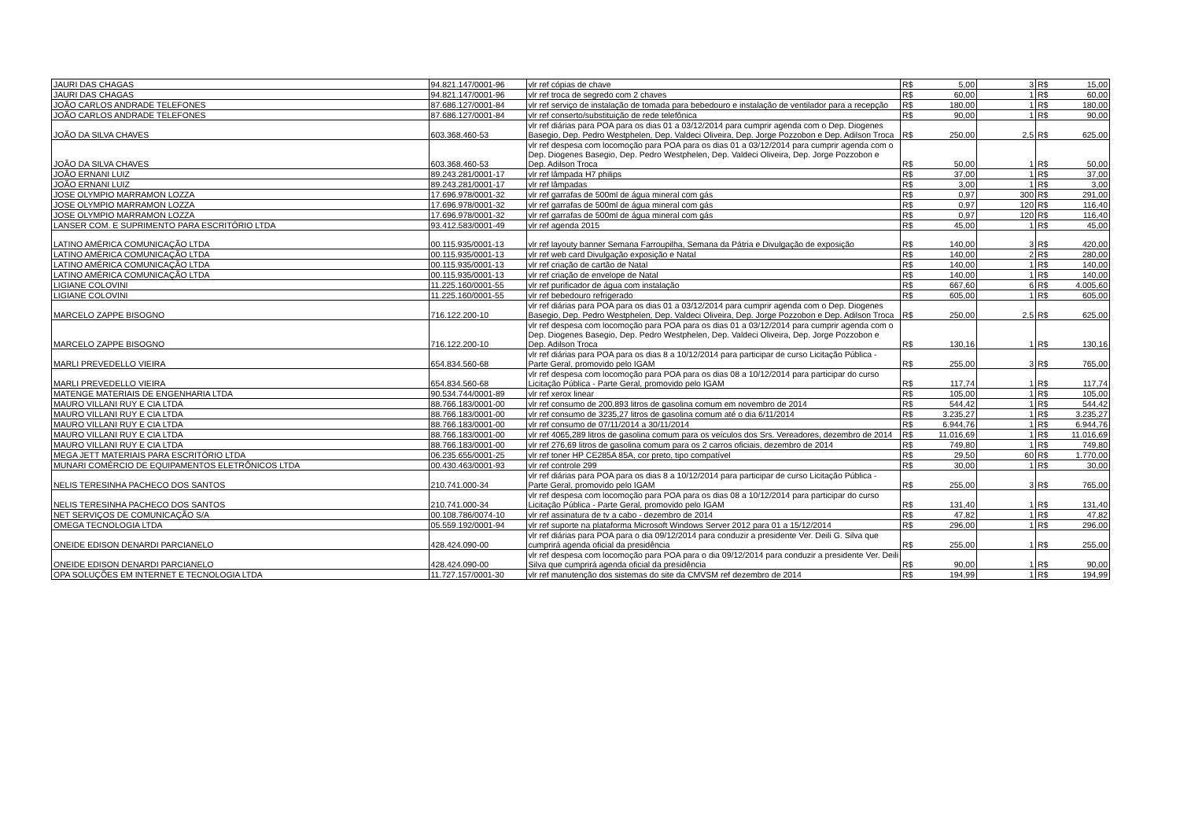| JAURI DAS CHAGAS | 94.821.147/0001-96 | vlr ref cópias de chave | R$ | 5,00 | 3 | R$ | 15,00 |
| JAURI DAS CHAGAS | 94.821.147/0001-96 | vlr ref troca de segredo com 2 chaves | R$ | 60,00 | 1 | R$ | 60,00 |
| JOÃO CARLOS ANDRADE TELEFONES | 87.686.127/0001-84 | vlr ref serviço de instalação de tomada para bebedouro e instalação de ventilador para a recepção | R$ | 180,00 | 1 | R$ | 180,00 |
| JOÃO CARLOS ANDRADE TELEFONES | 87.686.127/0001-84 | vlr ref conserto/substituição de rede telefônica | R$ | 90,00 | 1 | R$ | 90,00 |
| JOÃO DA SILVA CHAVES | 603.368.460-53 | vlr ref diárias para POA para os dias 01 a 03/12/2014 para cumprir agenda com o Dep. Diogenes Basegio, Dep. Pedro Westphelen, Dep. Valdeci Oliveira, Dep. Jorge Pozzobon e Dep. Adilson Troca | R$ | 250,00 | 2,5 | R$ | 625,00 |
| JOÃO DA SILVA CHAVES | 603.368.460-53 | vlr ref despesa com locomoção para POA para os dias 01 a 03/12/2014 para cumprir agenda com o Dep. Diogenes Basegio, Dep. Pedro Westphelen, Dep. Valdeci Oliveira, Dep. Jorge Pozzobon e Dep. Adilson Troca | R$ | 50,00 | 1 | R$ | 50,00 |
| JOÃO ERNANI LUIZ | 89.243.281/0001-17 | vlr ref lâmpada H7 philips | R$ | 37,00 | 1 | R$ | 37,00 |
| JOÃO ERNANI LUIZ | 89.243.281/0001-17 | vlr ref lâmpadas | R$ | 3,00 | 1 | R$ | 3,00 |
| JOSE OLYMPIO MARRAMON LOZZA | 17.696.978/0001-32 | vlr ref garrafas de 500ml de água mineral com gás | R$ | 0,97 | 300 | R$ | 291,00 |
| JOSE OLYMPIO MARRAMON LOZZA | 17.696.978/0001-32 | vlr ref garrafas de 500ml de água mineral com gás | R$ | 0,97 | 120 | R$ | 116,40 |
| JOSE OLYMPIO MARRAMON LOZZA | 17.696.978/0001-32 | vlr ref garrafas de 500ml de água mineral com gás | R$ | 0,97 | 120 | R$ | 116,40 |
| LANSER COM. E SUPRIMENTO PARA ESCRITÓRIO LTDA | 93.412.583/0001-49 | vlr ref agenda 2015 | R$ | 45,00 | 1 | R$ | 45,00 |
| LATINO AMÉRICA COMUNICAÇÃO LTDA | 00.115.935/0001-13 | vlr ref layouty banner Semana Farroupilha, Semana da Pátria e Divulgação de exposição | R$ | 140,00 | 3 | R$ | 420,00 |
| LATINO AMÉRICA COMUNICAÇÃO LTDA | 00.115.935/0001-13 | vlr ref web card Divulgação exposição e Natal | R$ | 140,00 | 2 | R$ | 280,00 |
| LATINO AMÉRICA COMUNICAÇÃO LTDA | 00.115.935/0001-13 | vlr ref criação de cartão de Natal | R$ | 140,00 | 1 | R$ | 140,00 |
| LATINO AMÉRICA COMUNICAÇÃO LTDA | 00.115.935/0001-13 | vlr ref criação de envelope de Natal | R$ | 140,00 | 1 | R$ | 140,00 |
| LIGIANE COLOVINI | 11.225.160/0001-55 | vlr ref purificador de água com instalação | R$ | 667,60 | 6 | R$ | 4.005,60 |
| LIGIANE COLOVINI | 11.225.160/0001-55 | vlr ref bebedouro refrigerado | R$ | 605,00 | 1 | R$ | 605,00 |
| MARCELO ZAPPE BISOGNO | 716.122.200-10 | vlr ref diárias para POA para os dias 01 a 03/12/2014 para cumprir agenda com o Dep. Diogenes Basegio, Dep. Pedro Westphelen, Dep. Valdeci Oliveira, Dep. Jorge Pozzobon e Dep. Adilson Troca | R$ | 250,00 | 2,5 | R$ | 625,00 |
| MARCELO ZAPPE BISOGNO | 716.122.200-10 | vlr ref despesa com locomoção para POA para os dias 01 a 03/12/2014 para cumprir agenda com o Dep. Diogenes Basegio, Dep. Pedro Westphelen, Dep. Valdeci Oliveira, Dep. Jorge Pozzobon e Dep. Adilson Troca | R$ | 130,16 | 1 | R$ | 130,16 |
| MARLI PREVEDELLO VIEIRA | 654.834.560-68 | vlr ref diárias para POA para os dias 8 a 10/12/2014 para participar de curso Licitação Pública - Parte Geral, promovido pelo IGAM | R$ | 255,00 | 3 | R$ | 765,00 |
| MARLI PREVEDELLO VIEIRA | 654.834.560-68 | vlr ref despesa com locomoção para POA para os dias 08 a 10/12/2014 para participar do curso Licitação Pública - Parte Geral, promovido pelo IGAM | R$ | 117,74 | 1 | R$ | 117,74 |
| MATENGE MATERIAIS DE ENGENHARIA LTDA | 90.534.744/0001-89 | vlr ref xerox linear | R$ | 105,00 | 1 | R$ | 105,00 |
| MAURO VILLANI RUY E CIA LTDA | 88.766.183/0001-00 | vlr ref consumo de 200,893 litros de gasolina comum em novembro de 2014 | R$ | 544,42 | 1 | R$ | 544,42 |
| MAURO VILLANI RUY E CIA LTDA | 88.766.183/0001-00 | vlr ref consumo de 3235,27 litros de gasolina comum até o dia 6/11/2014 | R$ | 3.235,27 | 1 | R$ | 3.235,27 |
| MAURO VILLANI RUY E CIA LTDA | 88.766.183/0001-00 | vlr ref consumo de 07/11/2014 a 30/11/2014 | R$ | 6.944,76 | 1 | R$ | 6.944,76 |
| MAURO VILLANI RUY E CIA LTDA | 88.766.183/0001-00 | vlr ref 4065,289 litros de gasolina comum para os veículos dos Srs. Vereadores, dezembro de 2014 | R$ | 11.016,69 | 1 | R$ | 11.016,69 |
| MAURO VILLANI RUY E CIA LTDA | 88.766.183/0001-00 | vlr ref 276,69 litros de gasolina comum para os 2 carros oficiais, dezembro de 2014 | R$ | 749,80 | 1 | R$ | 749,80 |
| MEGA JETT MATERIAIS PARA ESCRITÓRIO LTDA | 06.235.655/0001-25 | vlr ref toner HP CE285A 85A, cor preto, tipo compatível | R$ | 29,50 | 60 | R$ | 1.770,00 |
| MUNARI COMÉRCIO DE EQUIPAMENTOS ELETRÔNICOS LTDA | 00.430.463/0001-93 | vlr ref controle 299 | R$ | 30,00 | 1 | R$ | 30,00 |
| NELIS TERESINHA PACHECO DOS SANTOS | 210.741.000-34 | vlr ref diárias para POA para os dias 8 a 10/12/2014 para participar de curso Licitação Pública - Parte Geral, promovido pelo IGAM | R$ | 255,00 | 3 | R$ | 765,00 |
| NELIS TERESINHA PACHECO DOS SANTOS | 210.741.000-34 | vlr ref despesa com locomoção para POA para os dias 08 a 10/12/2014 para participar do curso Licitação Pública - Parte Geral, promovido pelo IGAM | R$ | 131,40 | 1 | R$ | 131,40 |
| NET SERVIÇOS DE COMUNICAÇÃO S/A | 00.108.786/0074-10 | vlr ref assinatura de tv a cabo - dezembro de 2014 | R$ | 47,82 | 1 | R$ | 47,82 |
| OMEGA TECNOLOGIA LTDA | 05.559.192/0001-94 | vlr ref suporte na plataforma Microsoft Windows Server 2012 para 01 a 15/12/2014 | R$ | 296,00 | 1 | R$ | 296,00 |
| ONEIDE EDISON DENARDI PARCIANELO | 428.424.090-00 | vlr ref diárias para POA para o dia 09/12/2014 para conduzir a presidente Ver. Deili G. Silva que cumprirá agenda oficial da presidência | R$ | 255,00 | 1 | R$ | 255,00 |
| ONEIDE EDISON DENARDI PARCIANELO | 428.424.090-00 | vlr ref despesa com locomoção para POA para o dia 09/12/2014 para conduzir a presidente Ver. Deili Silva que cumprirá agenda oficial da presidência | R$ | 90,00 | 1 | R$ | 90,00 |
| OPA SOLUÇÕES EM INTERNET E TECNOLOGIA LTDA | 11.727.157/0001-30 | vlr ref manutenção dos sistemas do site da CMVSM ref dezembro de 2014 | R$ | 194,99 | 1 | R$ | 194,99 |